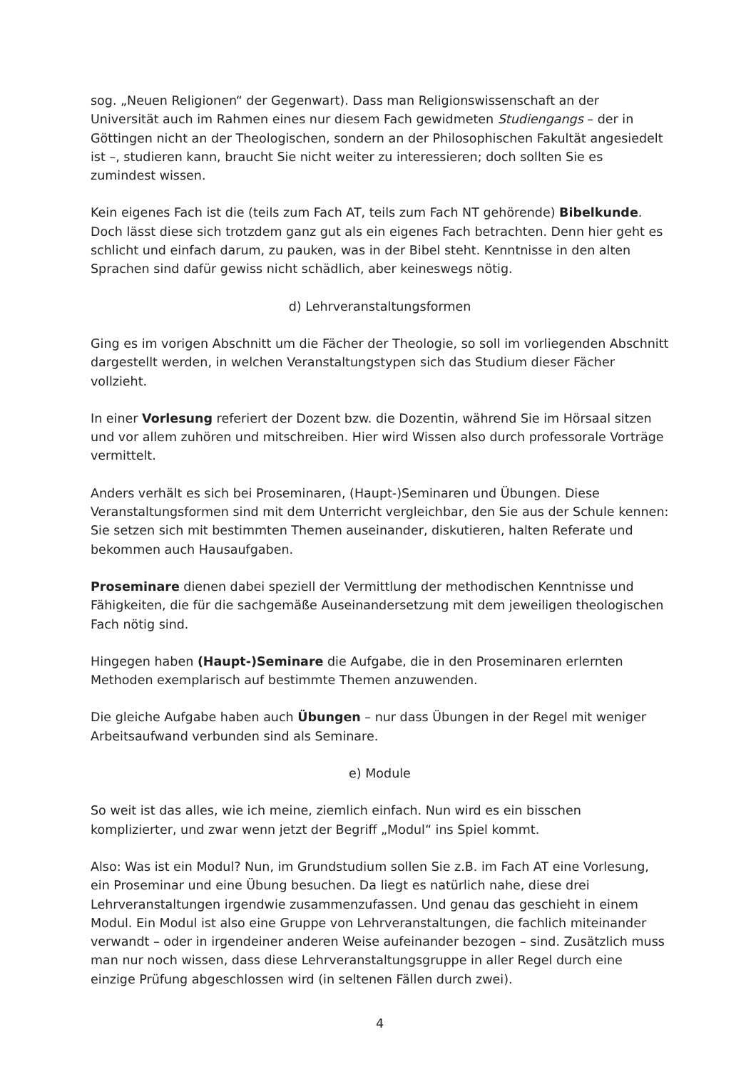sog. „Neuen Religionen“ der Gegenwart). Dass man Religionswissenschaft an der Universität auch im Rahmen eines nur diesem Fach gewidmeten Studiengangs – der in Göttingen nicht an der Theologischen, sondern an der Philosophischen Fakultät angesiedelt ist –, studieren kann, braucht Sie nicht weiter zu interessieren; doch sollten Sie es zumindest wissen.
Kein eigenes Fach ist die (teils zum Fach AT, teils zum Fach NT gehörende) Bibelkunde. Doch lässt diese sich trotzdem ganz gut als ein eigenes Fach betrachten. Denn hier geht es schlicht und einfach darum, zu pauken, was in der Bibel steht. Kenntnisse in den alten Sprachen sind dafür gewiss nicht schädlich, aber keineswegs nötig.
d) Lehrveranstaltungsformen
Ging es im vorigen Abschnitt um die Fächer der Theologie, so soll im vorliegenden Abschnitt dargestellt werden, in welchen Veranstaltungstypen sich das Studium dieser Fächer vollzieht.
In einer Vorlesung referiert der Dozent bzw. die Dozentin, während Sie im Hörsaal sitzen und vor allem zuhören und mitschreiben. Hier wird Wissen also durch professorale Vorträge vermittelt.
Anders verhält es sich bei Proseminaren, (Haupt-)Seminaren und Übungen. Diese Veranstaltungsformen sind mit dem Unterricht vergleichbar, den Sie aus der Schule kennen: Sie setzen sich mit bestimmten Themen auseinander, diskutieren, halten Referate und bekommen auch Hausaufgaben.
Proseminare dienen dabei speziell der Vermittlung der methodischen Kenntnisse und Fähigkeiten, die für die sachgemäße Auseinandersetzung mit dem jeweiligen theologischen Fach nötig sind.
Hingegen haben (Haupt-)Seminare die Aufgabe, die in den Proseminaren erlernten Methoden exemplarisch auf bestimmte Themen anzuwenden.
Die gleiche Aufgabe haben auch Übungen – nur dass Übungen in der Regel mit weniger Arbeitsaufwand verbunden sind als Seminare.
e) Module
So weit ist das alles, wie ich meine, ziemlich einfach. Nun wird es ein bisschen komplizierter, und zwar wenn jetzt der Begriff „Modul“ ins Spiel kommt.
Also: Was ist ein Modul? Nun, im Grundstudium sollen Sie z.B. im Fach AT eine Vorlesung, ein Proseminar und eine Übung besuchen. Da liegt es natürlich nahe, diese drei Lehrveranstaltungen irgendwie zusammenzufassen. Und genau das geschieht in einem Modul. Ein Modul ist also eine Gruppe von Lehrveranstaltungen, die fachlich miteinander verwandt – oder in irgendeiner anderen Weise aufeinander bezogen – sind. Zusätzlich muss man nur noch wissen, dass diese Lehrveranstaltungsgruppe in aller Regel durch eine einzige Prüfung abgeschlossen wird (in seltenen Fällen durch zwei).
4